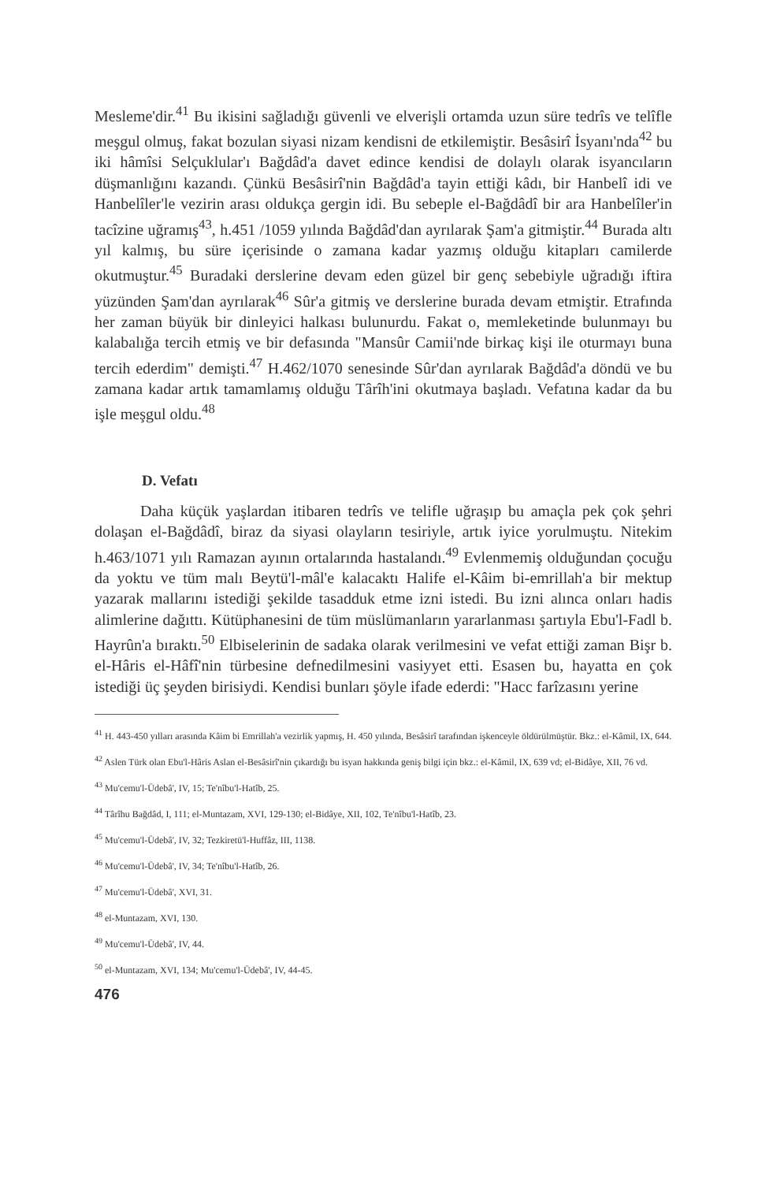Mesleme'dir.<sup>41</sup> Bu ikisini sağladığı güvenli ve elverişli ortamda uzun süre tedrîs ve telîfle meşgul olmuş, fakat bozulan siyasi nizam kendisni de etkilemiştir. Besâsirî İsyanı'nda<sup>42</sup> bu iki hâmîsi Selçuklular'ı Bağdâd'a davet edince kendisi de dolaylı olarak isyancıların düşmanlığını kazandı. Çünkü Besâsirî'nin Bağdâd'a tayin ettiği kâdı, bir Hanbelî idi ve Hanbelîler'le vezirin arası oldukça gergin idi. Bu sebeple el-Bağdâdî bir ara Hanbelîler'in tacîzine uğramış<sup>43</sup>, h.451 /1059 yılında Bağdâd'dan ayrılarak Şam'a gitmiştir.<sup>44</sup> Burada altı yıl kalmış, bu süre içerisinde o zamana kadar yazmış olduğu kitapları camilerde okutmuştur.<sup>45</sup> Buradaki derslerine devam eden güzel bir genç sebebiyle uğradığı iftira yüzünden Şam'dan ayrılarak<sup>46</sup> Sûr'a gitmiş ve derslerine burada devam etmiştir. Etrafında her zaman büyük bir dinleyici halkası bulunurdu. Fakat o, memleketinde bulunmayı bu kalabalığa tercih etmiş ve bir defasında "Mansûr Camii'nde birkaç kişi ile oturmayı buna tercih ederdim" demişti.<sup>47</sup> H.462/1070 senesinde Sûr'dan ayrılarak Bağdâd'a döndü ve bu zamana kadar artık tamamlamış olduğu Târîh'ini okutmaya başladı. Vefatına kadar da bu işle meşgul oldu.<sup>48</sup>
D. Vefatı
Daha küçük yaşlardan itibaren tedrîs ve telifle uğraşıp bu amaçla pek çok şehri dolaşan el-Bağdâdî, biraz da siyasi olayların tesiriyle, artık iyice yorulmuştu. Nitekim h.463/1071 yılı Ramazan ayının ortalarında hastalandı.<sup>49</sup> Evlenmemiş olduğundan çocuğu da yoktu ve tüm malı Beytü'l-mâl'e kalacaktı Halife el-Kâim bi-emrillah'a bir mektup yazarak mallarını istediği şekilde tasadduk etme izni istedi. Bu izni alınca onları hadis alimlerine dağıttı. Kütüphanesini de tüm müslümanların yararlanması şartıyla Ebu'l-Fadl b. Hayrûn'a bıraktı.<sup>50</sup> Elbiselerinin de sadaka olarak verilmesini ve vefat ettiği zaman Bişr b. el-Hâris el-Hâfî'nin türbesine defnedilmesini vasiyyet etti. Esasen bu, hayatta en çok istediği üç şeyden birisiydi. Kendisi bunları şöyle ifade ederdi: "Hacc farîzasını yerine
<sup>41</sup> H. 443-450 yılları arasında Kâim bi Emrillah'a vezirlik yapmış, H. 450 yılında, Besâsirî tarafından işkenceyle öldürülmüştür. Bkz.: el-Kâmil, IX, 644.
<sup>42</sup> Aslen Türk olan Ebu'l-Hâris Aslan el-Besâsirî'nin çıkardığı bu isyan hakkında geniş bilgi için bkz.: el-Kâmil, IX, 639 vd; el-Bidâye, XII, 76 vd.
<sup>43</sup> Mu'cemu'l-Üdebâ', IV, 15; Te'nîbu'l-Hatîb, 25.
<sup>44</sup> Târîhu Bağdâd, I, 111; el-Muntazam, XVI, 129-130; el-Bidâye, XII, 102, Te'nîbu'l-Hatîb, 23.
<sup>45</sup> Mu'cemu'l-Üdebâ', IV, 32; Tezkiretü'l-Huffâz, III, 1138.
<sup>46</sup> Mu'cemu'l-Üdebâ', IV, 34; Te'nîbu'l-Hatîb, 26.
<sup>47</sup> Mu'cemu'l-Üdebâ', XVI, 31.
<sup>48</sup> el-Muntazam, XVI, 130.
<sup>49</sup> Mu'cemu'l-Üdebâ', IV, 44.
<sup>50</sup> el-Muntazam, XVI, 134; Mu'cemu'l-Üdebâ', IV, 44-45.
476